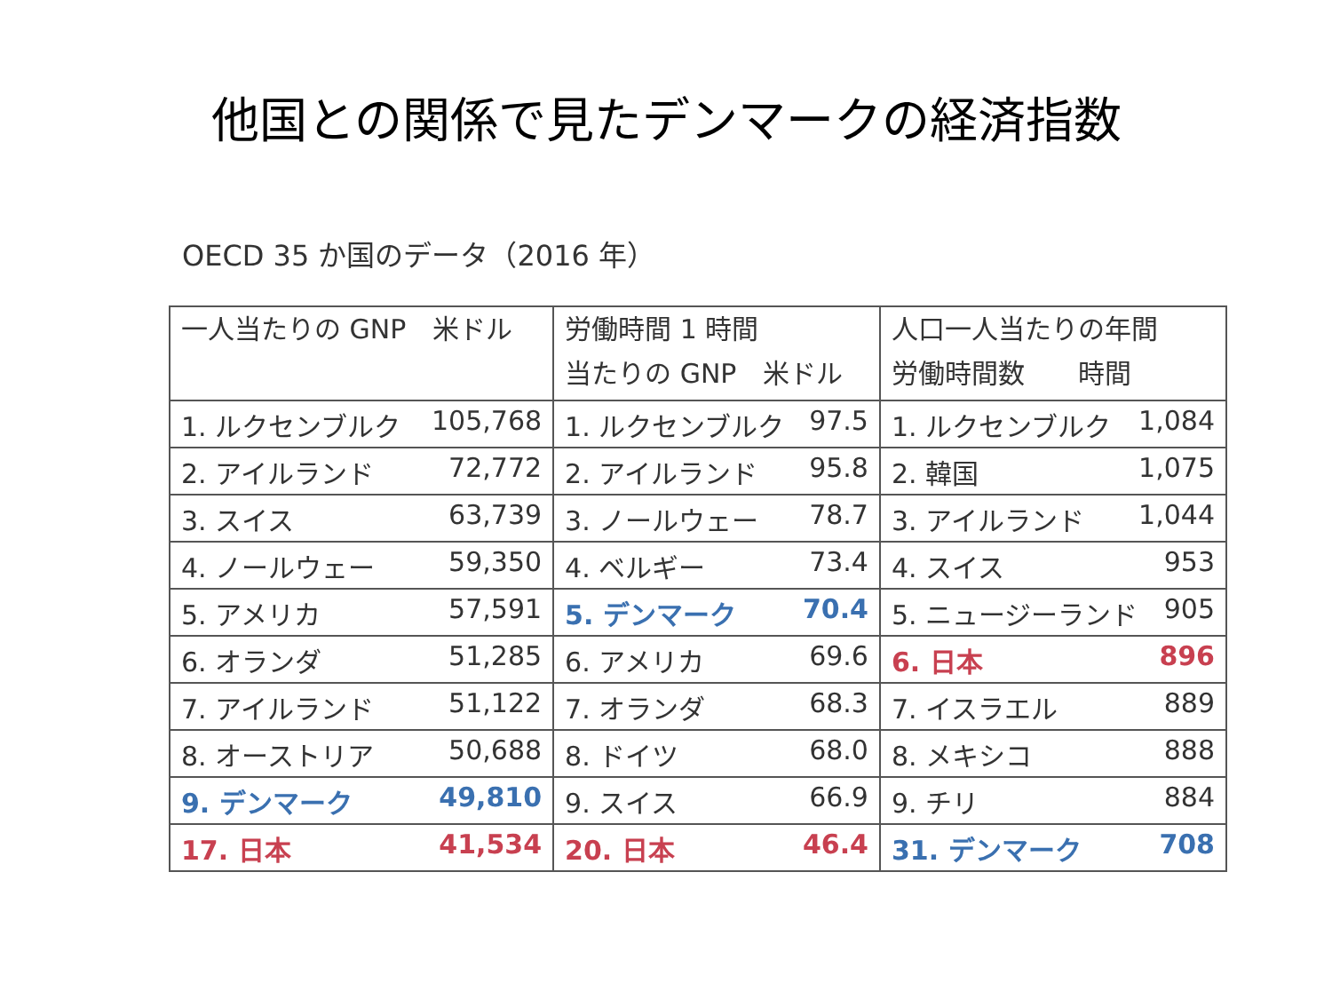他国との関係で見たデンマークの経済指数
OECD 35 か国のデータ（2016 年）
| 一人当たりの GNP 米ドル | 労働時間 1 時間 当たりの GNP 米ドル | 人口一人当たりの年間 労働時間数 時間 |
| --- | --- | --- |
| 1. ルクセンブルク 105,768 | 1. ルクセンブルク 97.5 | 1. ルクセンブルク 1,084 |
| 2. アイルランド 72,772 | 2. アイルランド 95.8 | 2. 韓国 1,075 |
| 3. スイス 63,739 | 3. ノールウェー 78.7 | 3. アイルランド 1,044 |
| 4. ノールウェー 59,350 | 4. ベルギー 73.4 | 4. スイス 953 |
| 5. アメリカ 57,591 | 5. デンマーク 70.4 | 5. ニュージーランド 905 |
| 6. オランダ 51,285 | 6. アメリカ 69.6 | 6. 日本 896 |
| 7. アイルランド 51,122 | 7. オランダ 68.3 | 7. イスラエル 889 |
| 8. オーストリア 50,688 | 8. ドイツ 68.0 | 8. メキシコ 888 |
| 9. デンマーク 49,810 | 9. スイス 66.9 | 9. チリ 884 |
| 17. 日本 41,534 | 20. 日本 46.4 | 31. デンマーク 708 |